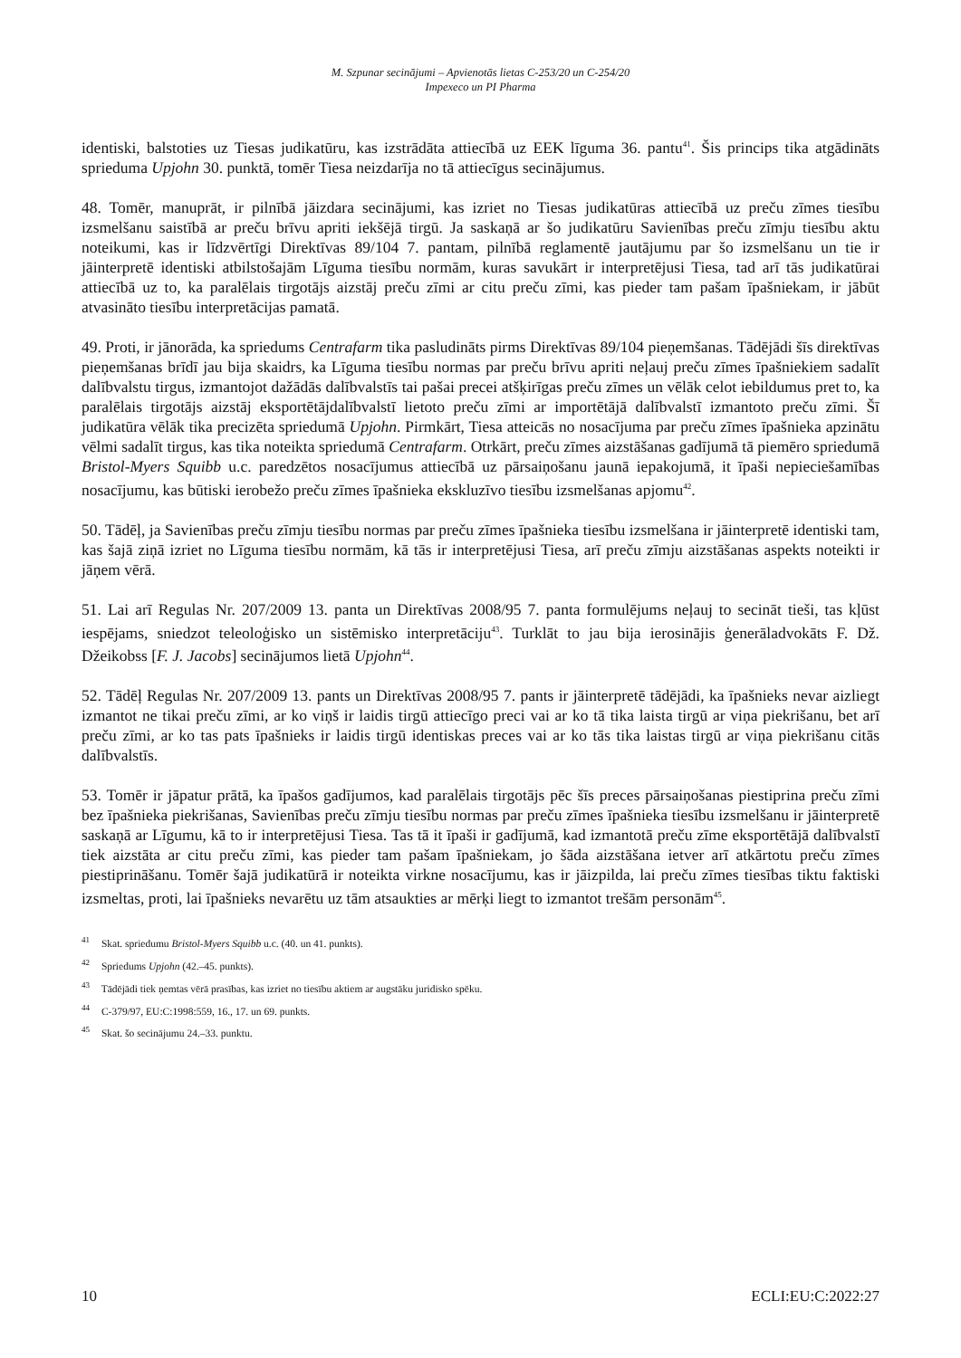M. Szpunar secinājumi – Apvienotās lietas C-253/20 un C-254/20
Impexeco un PI Pharma
identiski, balstoties uz Tiesas judikatūru, kas izstrādāta attiecībā uz EEK līguma 36. pantu<sup>41</sup>. Šis princips tika atgādināts sprieduma Upjohn 30. punktā, tomēr Tiesa neizdarīja no tā attiecīgus secinājumus.
48. Tomēr, manuprāt, ir pilnībā jāizdara secinājumi, kas izriet no Tiesas judikatūras attiecībā uz preču zīmes tiesību izsmelšanu saistībā ar preču brīvu apriti iekšējā tirgū. Ja saskaņā ar šo judikatūru Savienības preču zīmju tiesību aktu noteikumi, kas ir līdzvērtīgi Direktīvas 89/104 7. pantam, pilnībā reglamentē jautājumu par šo izsmelšanu un tie ir jāinterpretē identiski atbilstošajām Līguma tiesību normām, kuras savukārt ir interpretējusi Tiesa, tad arī tās judikatūrai attiecībā uz to, ka paralēlais tirgotājs aizstāj preču zīmi ar citu preču zīmi, kas pieder tam pašam īpašniekam, ir jābūt atvasināto tiesību interpretācijas pamatā.
49. Proti, ir jānorāda, ka spriedums Centrafarm tika pasludināts pirms Direktīvas 89/104 pieņemšanas. Tādējādi šīs direktīvas pieņemšanas brīdī jau bija skaidrs, ka Līguma tiesību normas par preču brīvu apriti neļauj preču zīmes īpašniekiem sadalīt dalībvalstu tirgus, izmantojot dažādās dalībvalstīs tai pašai precei atšķirīgas preču zīmes un vēlāk celot iebildumus pret to, ka paralēlais tirgotājs aizstāj eksportētājdalībvalstī lietoto preču zīmi ar importētājā dalībvalstī izmantoto preču zīmi. Šī judikatūra vēlāk tika precizēta spriedumā Upjohn. Pirmkārt, Tiesa atteicās no nosacījuma par preču zīmes īpašnieka apzinātu vēlmi sadalīt tirgus, kas tika noteikta spriedumā Centrafarm. Otrkārt, preču zīmes aizstāšanas gadījumā tā piemēro spriedumā Bristol-Myers Squibb u.c. paredzētos nosacījumus attiecībā uz pārsaiņošanu jaunā iepakojumā, it īpaši nepieciešamības nosacījumu, kas būtiski ierobežo preču zīmes īpašnieka ekskluzīvo tiesību izsmelšanas apjomu<sup>42</sup>.
50. Tādēļ, ja Savienības preču zīmju tiesību normas par preču zīmes īpašnieka tiesību izsmelšana ir jāinterpretē identiski tam, kas šajā ziņā izriet no Līguma tiesību normām, kā tās ir interpretējusi Tiesa, arī preču zīmju aizstāšanas aspekts noteikti ir jāņem vērā.
51. Lai arī Regulas Nr. 207/2009 13. panta un Direktīvas 2008/95 7. panta formulējums neļauj to secināt tieši, tas kļūst iespējams, sniedzot teleoloģisko un sistēmisko interpretāciju<sup>43</sup>. Turklāt to jau bija ierosinājis ģenerāladvokāts F. Dž. Džeikobss [F. J. Jacobs] secinājumos lietā Upjohn<sup>44</sup>.
52. Tādēļ Regulas Nr. 207/2009 13. pants un Direktīvas 2008/95 7. pants ir jāinterpretē tādējādi, ka īpašnieks nevar aizliegt izmantot ne tikai preču zīmi, ar ko viņš ir laidis tirgū attiecīgo preci vai ar ko tā tika laista tirgū ar viņa piekrišanu, bet arī preču zīmi, ar ko tas pats īpašnieks ir laidis tirgū identiskas preces vai ar ko tās tika laistas tirgū ar viņa piekrišanu citās dalībvalstīs.
53. Tomēr ir jāpatur prātā, ka īpašos gadījumos, kad paralēlais tirgotājs pēc šīs preces pārsaiņošanas piestiprina preču zīmi bez īpašnieka piekrišanas, Savienības preču zīmju tiesību normas par preču zīmes īpašnieka tiesību izsmelšanu ir jāinterpretē saskaņā ar Līgumu, kā to ir interpretējusi Tiesa. Tas tā it īpaši ir gadījumā, kad izmantotā preču zīme eksportētājā dalībvalstī tiek aizstāta ar citu preču zīmi, kas pieder tam pašam īpašniekam, jo šāda aizstāšana ietver arī atkārtotu preču zīmes piestiprināšanu. Tomēr šajā judikatūrā ir noteikta virkne nosacījumu, kas ir jāizpilda, lai preču zīmes tiesības tiktu faktiski izsmeltas, proti, lai īpašnieks nevarētu uz tām atsaukties ar mērķi liegt to izmantot trešām personām<sup>45</sup>.
<sup>41</sup> Skat. spriedumu Bristol-Myers Squibb u.c. (40. un 41. punkts).
<sup>42</sup> Spriedums Upjohn (42.–45. punkts).
<sup>43</sup> Tādējādi tiek ņemtas vērā prasības, kas izriet no tiesību aktiem ar augstāku juridisko spēku.
<sup>44</sup> C-379/97, EU:C:1998:559, 16., 17. un 69. punkts.
<sup>45</sup> Skat. šo secinājumu 24.–33. punktu.
10 ECLI:EU:C:2022:27